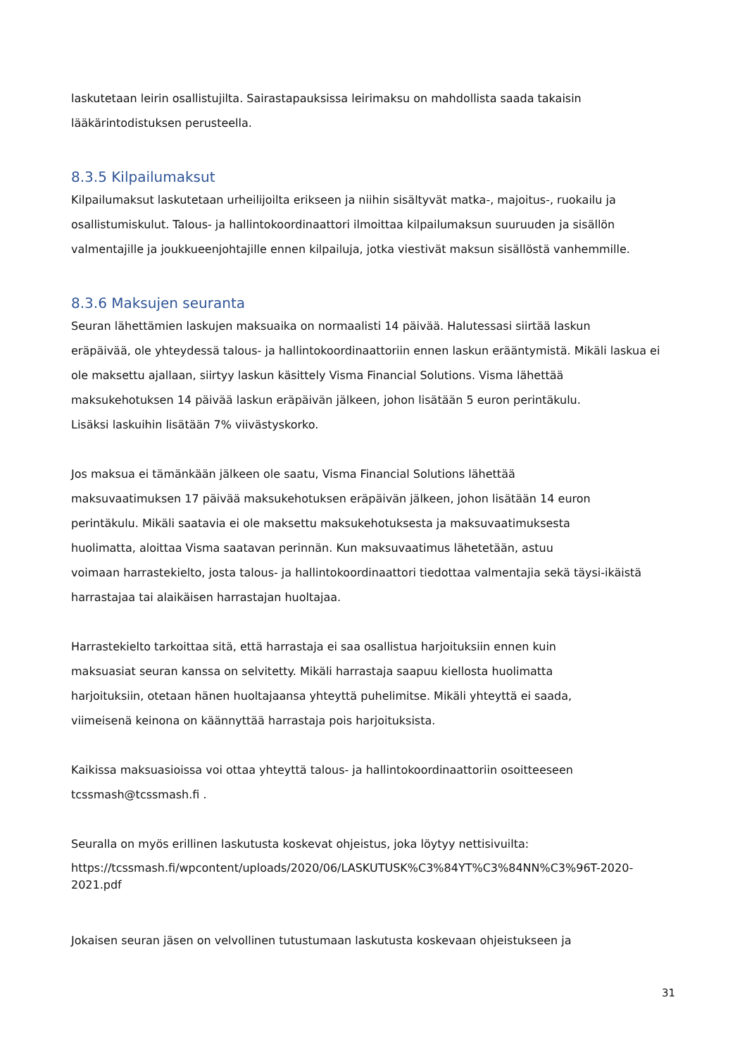laskutetaan leirin osallistujilta. Sairastapauksissa leirimaksu on mahdollista saada takaisin
lääkärintodistuksen perusteella.
8.3.5 Kilpailumaksut
Kilpailumaksut laskutetaan urheilijoilta erikseen ja niihin sisältyvät matka-, majoitus-, ruokailu ja
osallistumiskulut. Talous- ja hallintokoordinaattori ilmoittaa kilpailumaksun suuruuden ja sisällön
valmentajille ja joukkueenjohtajille ennen kilpailuja, jotka viestivät maksun sisällöstä vanhemmille.
8.3.6 Maksujen seuranta
Seuran lähettämien laskujen maksuaika on normaalisti 14 päivää. Halutessasi siirtää laskun
eräpäivää, ole yhteydessä talous- ja hallintokoordinaattoriin ennen laskun erääntymistä. Mikäli laskua ei
ole maksettu ajallaan, siirtyy laskun käsittely Visma Financial Solutions. Visma lähettää
maksukehotuksen 14 päivää laskun eräpäivän jälkeen, johon lisätään 5 euron perintäkulu.
Lisäksi laskuihin lisätään 7% viivästyskorko.
Jos maksua ei tämänkään jälkeen ole saatu, Visma Financial Solutions lähettää
maksuvaatimuksen 17 päivää maksukehotuksen eräpäivän jälkeen, johon lisätään 14 euron
perintäkulu. Mikäli saatavia ei ole maksettu maksukehotuksesta ja maksuvaatimuksesta
huolimatta, aloittaa Visma saatavan perinnän. Kun maksuvaatimus lähetetään, astuu
voimaan harrastekielto, josta talous- ja hallintokoordinaattori tiedottaa valmentajia sekä täysi-ikäistä
harrastajaa tai alaikäisen harrastajan huoltajaa.
Harrastekielto tarkoittaa sitä, että harrastaja ei saa osallistua harjoituksiin ennen kuin
maksuasiat seuran kanssa on selvitetty. Mikäli harrastaja saapuu kiellosta huolimatta
harjoituksiin, otetaan hänen huoltajaansa yhteyttä puhelimitse. Mikäli yhteyttä ei saada,
viimeisenä keinona on käännyttää harrastaja pois harjoituksista.
Kaikissa maksuasioissa voi ottaa yhteyttä talous- ja hallintokoordinaattoriin osoitteeseen
tcssmash@tcssmash.fi .
Seuralla on myös erillinen laskutusta koskevat ohjeistus, joka löytyy nettisivuilta:
https://tcssmash.fi/wpcontent/uploads/2020/06/LASKUTUSK%C3%84YT%C3%84NN%C3%96T-2020-
2021.pdf
Jokaisen seuran jäsen on velvollinen tutustumaan laskutusta koskevaan ohjeistukseen ja
31